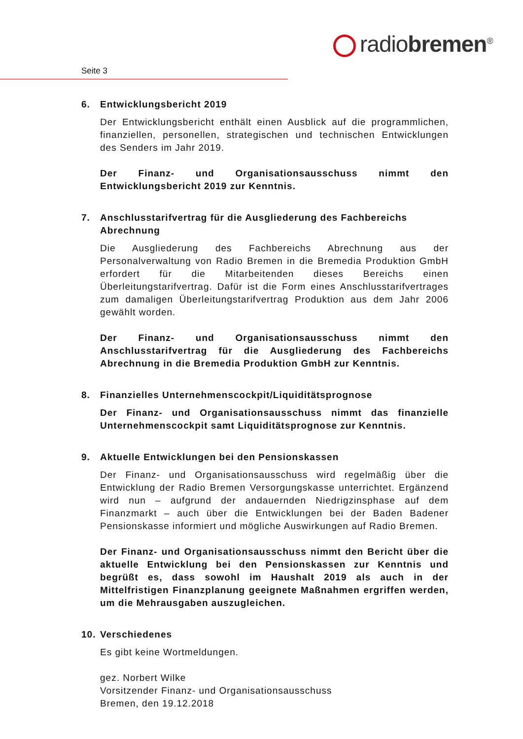radiobremen<sup>®</sup>
Seite 3
6. Entwicklungsbericht 2019
Der Entwicklungsbericht enthält einen Ausblick auf die programmlichen, finanziellen, personellen, strategischen und technischen Entwicklungen des Senders im Jahr 2019.
Der Finanz- und Organisationsausschuss nimmt den Entwicklungsbericht 2019 zur Kenntnis.
7. Anschlusstarifvertrag für die Ausgliederung des Fachbereichs Abrechnung
Die Ausgliederung des Fachbereichs Abrechnung aus der Personalverwaltung von Radio Bremen in die Bremedia Produktion GmbH erfordert für die Mitarbeitenden dieses Bereichs einen Überleitungstarifvertrag. Dafür ist die Form eines Anschlusstarifvertrages zum damaligen Überleitungstarifvertrag Produktion aus dem Jahr 2006 gewählt worden.
Der Finanz- und Organisationsausschuss nimmt den Anschlusstarifvertrag für die Ausgliederung des Fachbereichs Abrechnung in die Bremedia Produktion GmbH zur Kenntnis.
8. Finanzielles Unternehmenscockpit/Liquiditätsprognose
Der Finanz- und Organisationsausschuss nimmt das finanzielle Unternehmenscockpit samt Liquiditätsprognose zur Kenntnis.
9. Aktuelle Entwicklungen bei den Pensionskassen
Der Finanz- und Organisationsausschuss wird regelmäßig über die Entwicklung der Radio Bremen Versorgungskasse unterrichtet. Ergänzend wird nun – aufgrund der andauernden Niedrigzinsphase auf dem Finanzmarkt – auch über die Entwicklungen bei der Baden Badener Pensionskasse informiert und mögliche Auswirkungen auf Radio Bremen.
Der Finanz- und Organisationsausschuss nimmt den Bericht über die aktuelle Entwicklung bei den Pensionskassen zur Kenntnis und begrüßt es, dass sowohl im Haushalt 2019 als auch in der Mittelfristigen Finanzplanung geeignete Maßnahmen ergriffen werden, um die Mehrausgaben auszugleichen.
10. Verschiedenes
Es gibt keine Wortmeldungen.
gez. Norbert Wilke
Vorsitzender Finanz- und Organisationsausschuss
Bremen, den 19.12.2018